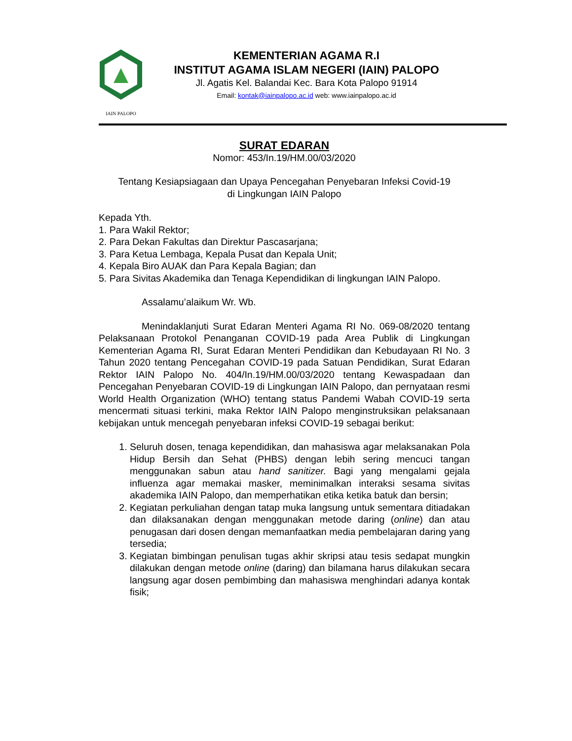IAIN PALOPO
KEMENTERIAN AGAMA R.I
INSTITUT AGAMA ISLAM NEGERI (IAIN) PALOPO
Jl. Agatis Kel. Balandai Kec. Bara Kota Palopo 91914
Email: kontak@iainpalopo.ac.id web: www.iainpalopo.ac.id
SURAT EDARAN
Nomor: 453/In.19/HM.00/03/2020
Tentang Kesiapsiagaan dan Upaya Pencegahan Penyebaran Infeksi Covid-19
di Lingkungan IAIN Palopo
Kepada Yth.
1. Para Wakil Rektor;
2. Para Dekan Fakultas dan Direktur Pascasarjana;
3. Para Ketua Lembaga, Kepala Pusat dan Kepala Unit;
4. Kepala Biro AUAK dan Para Kepala Bagian; dan
5. Para Sivitas Akademika dan Tenaga Kependidikan di lingkungan IAIN Palopo.
Assalamu’alaikum Wr. Wb.
Menindaklanjuti Surat Edaran Menteri Agama RI No. 069-08/2020 tentang Pelaksanaan Protokol Penanganan COVID-19 pada Area Publik di Lingkungan Kementerian Agama RI, Surat Edaran Menteri Pendidikan dan Kebudayaan RI No. 3 Tahun 2020 tentang Pencegahan COVID-19 pada Satuan Pendidikan, Surat Edaran Rektor IAIN Palopo No. 404/In.19/HM.00/03/2020 tentang Kewaspadaan dan Pencegahan Penyebaran COVID-19 di Lingkungan IAIN Palopo, dan pernyataan resmi World Health Organization (WHO) tentang status Pandemi Wabah COVID-19 serta mencermati situasi terkini, maka Rektor IAIN Palopo menginstruksikan pelaksanaan kebijakan untuk mencegah penyebaran infeksi COVID-19 sebagai berikut:
1. Seluruh dosen, tenaga kependidikan, dan mahasiswa agar melaksanakan Pola Hidup Bersih dan Sehat (PHBS) dengan lebih sering mencuci tangan menggunakan sabun atau hand sanitizer. Bagi yang mengalami gejala influenza agar memakai masker, meminimalkan interaksi sesama sivitas akademika IAIN Palopo, dan memperhatikan etika ketika batuk dan bersin;
2. Kegiatan perkuliahan dengan tatap muka langsung untuk sementara ditiadakan dan dilaksanakan dengan menggunakan metode daring (online) dan atau penugasan dari dosen dengan memanfaatkan media pembelajaran daring yang tersedia;
3. Kegiatan bimbingan penulisan tugas akhir skripsi atau tesis sedapat mungkin dilakukan dengan metode online (daring) dan bilamana harus dilakukan secara langsung agar dosen pembimbing dan mahasiswa menghindari adanya kontak fisik;